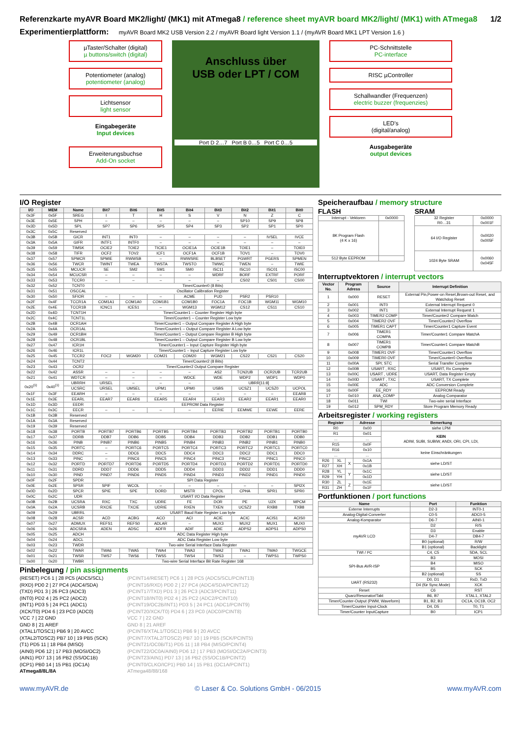Referenzkarte myAVR Board MK2/light/ (MK1) mit ATmega8 / reference sheet myAVR board MK2/light/ (MK1) with ATmega8 1/2
Experimentierplattform:
myAVR Board MK2 USB Version 2.2 / myAVR Board light Version 1.1 / (myAVR Board MK1 LPT Version 1.6 )
µTaster/Schalter (digital)
µ buttons/switch (digital)
Potentiometer (analog)
potentiometer (analog)
Lichtsensor
light sensor
Eingabegeräte
Input devices
Erweiterungsbuchse
Add-On socket
Anschluss über
USB oder LPT / COM
Port D 2…7 Port B 0…5 Port C 0…5
PC-Schnittstelle
PC-interface
RISC µController
Schallwandler (Frequenzen)
electric buzzer (frequenzies)
LED's
(digital/analog)
Ausgabegeräte
output devices
I/O Register
| I/O | MEM | Name | Bit7 | Bit6 | Bit5 | Bit4 | Bit3 | Bit2 | Bit1 | Bit0 |
| --- | --- | --- | --- | --- | --- | --- | --- | --- | --- | --- |
| 0x3F | 0x5F | SREG | I | T | H | S | V | N | Z | C |
| 0x3E | 0x5E | SPH | – | – | – | – | – | SP10 | SP9 | SP8 |
| 0x3D | 0x5D | SPL | SP7 | SP6 | SP5 | SP4 | SP3 | SP2 | SP1 | SP0 |
| 0x3C | 0x5C | Reserved | | | | | | | | |
| 0x3B | 0x5B | GICR | INT1 | INT0 | – | – | – | – | IVSEL | IVCE |
| 0x3A | 0x5A | GIFR | INTF1 | INTF0 | – | – | – | – | – | – |
| 0x39 | 0x59 | TIMSK | OCIE2 | TOIE2 | TICIE1 | OCIE1A | OCIE1B | TOIE1 | – | TOIE0 |
| 0x38 | 0x58 | TIFR | OCF2 | TOV2 | ICF1 | OCF1A | OCF1B | TOV1 | – | TOV0 |
| 0x37 | 0x57 | SPMCR | SPMIE | RWWSB | – | RWWSRE | BLBSET | PGWRT | PGERS | SPMEN |
| 0x36 | 0x56 | TWCR | TWINT | TWEA | TWSTA | TWSTO | TWWC | TWEN | – | TWIE |
| 0x35 | 0x55 | MCUCR | SE | SM2 | SM1 | SM0 | ISC11 | ISC10 | ISC01 | ISC00 |
| 0x34 | 0x54 | MCUCSR | – | – | – | – | WDRF | BORF | EXTRF | PORF |
| 0x33 | 0x53 | TCCR0 | – | – | – | – | – | CS02 | CS01 | CS00 |
| 0x32 | 0x52 | TCNT0 | Timer/Counter0 (8 Bits) | | | | | | | |
| 0x31 | 0x51 | OSCCAL | Oscillator Calibration Register | | | | | | | |
| 0x30 | 0x50 | SFIOR | – | – | – | ACME | PUD | PSR2 | PSR10 | |
| 0x2F | 0x4F | TCCR1A | COM1A1 | COM1A0 | COM1B1 | COM1B0 | FOC1A | FOC1B | WGM11 | WGM10 |
| 0x2E | 0x4E | TCCR1B | ICNC1 | ICES1 | – | WGM13 | WGM12 | CS12 | CS11 | CS10 |
| 0x2D | 0x4D | TCNT1H | Timer/Counter1 – Counter Register High byte | | | | | | | |
| 0x2C | 0x4C | TCNT1L | Timer/Counter1 – Counter Register Low byte | | | | | | | |
| 0x2B | 0x4B | OCR1AH | Timer/Counter1 – Output Compare Register A High byte | | | | | | | |
| 0x2A | 0x4A | OCR1AL | Timer/Counter1 – Output Compare Register A Low byte | | | | | | | |
| 0x29 | 0x49 | OCR1BH | Timer/Counter1 – Output Compare Register B High byte | | | | | | | |
| 0x28 | 0x48 | OCR1BL | Timer/Counter1 – Output Compare Register B Low byte | | | | | | | |
| 0x27 | 0x47 | ICR1H | Timer/Counter1 – Input Capture Register High byte | | | | | | | |
| 0x26 | 0x46 | ICR1L | Timer/Counter1 – Input Capture Register Low byte | | | | | | | |
| 0x25 | 0x45 | TCCR2 | FOC2 | WGM20 | COM21 | COM20 | WGM21 | CS22 | CS21 | CS20 |
| 0x24 | 0x44 | TCNT2 | Timer/Counter2 (8 Bits) | | | | | | | |
| 0x23 | 0x43 | OCR2 | Timer/Counter2 Output Compare Register | | | | | | | |
| 0x22 | 0x42 | ASSR | – | – | – | – | AS2 | TCN2UB | OCR2UB | TCR2UB |
| 0x21 | 0x41 | WDTCR | – | – | – | WDCE | WDE | WDP2 | WDP1 | WDP0 |
| 0x20<sup>(1)</sup> | 0x40<sup>(1)</sup> | UBRRH | URSEL | – | – | – | UBRR[11:8] | | | |
| | | UCSRC | URSEL | UMSEL | UPM1 | UPM0 | USBS | UCSZ1 | UCSZ0 | UCPOL |
| 0x1F | 0x3F | EEARH | – | – | – | – | – | – | – | EEAR8 |
| 0x1E | 0x3E | EEARL | EEAR7 | EEAR6 | EEAR5 | EEAR4 | EEAR3 | EEAR2 | EEAR1 | EEAR0 |
| 0x1D | 0x3D | EEDR | EEPROM Data Register | | | | | | | |
| 0x1C | 0x3C | EECR | – | – | – | – | EERIE | EEMWE | EEWE | EERE |
| 0x1B | 0x3B | Reserved | | | | | | | | |
| 0x1A | 0x3A | Reserved | | | | | | | | |
| 0x19 | 0x39 | Reserved | | | | | | | | |
| 0x18 | 0x38 | PORTB | PORTB7 | PORTB6 | PORTB5 | PORTB4 | PORTB3 | PORTB2 | PORTB1 | PORTB0 |
| 0x17 | 0x37 | DDRB | DDB7 | DDB6 | DDB5 | DDB4 | DDB3 | DDB2 | DDB1 | DDB0 |
| 0x16 | 0x36 | PINB | PINB7 | PINB6 | PINB5 | PINB4 | PINB3 | PINB2 | PINB1 | PINB0 |
| 0x15 | 0x35 | PORTC | – | PORTC6 | PORTC5 | PORTC4 | PORTC3 | PORTC2 | PORTC1 | PORTC0 |
| 0x14 | 0x34 | DDRC | – | DDC6 | DDC5 | DDC4 | DDC3 | DDC2 | DDC1 | DDC0 |
| 0x13 | 0x33 | PINC | – | PINC6 | PINC5 | PINC4 | PINC3 | PINC2 | PINC1 | PINC0 |
| 0x12 | 0x32 | PORTD | PORTD7 | PORTD6 | PORTD5 | PORTD4 | PORTD3 | PORTD2 | PORTD1 | PORTD0 |
| 0x11 | 0x31 | DDRD | DDD7 | DDD6 | DDD5 | DDD4 | DDD3 | DDD2 | DDD1 | DDD0 |
| 0x10 | 0x30 | PIND | PIND7 | PIND6 | PIND5 | PIND4 | PIND3 | PIND2 | PIND1 | PIND0 |
| 0x0F | 0x2F | SPDR | SPI Data Register | | | | | | | |
| 0x0E | 0x2E | SPSR | SPIF | WCOL | – | – | – | – | – | SPI2X |
| 0x0D | 0x2D | SPCR | SPIE | SPE | DORD | MSTR | CPOL | CPHA | SPR1 | SPR0 |
| 0x0C | 0x2C | UDR | USART I/O Data Register | | | | | | | |
| 0x0B | 0x2B | UCSRA | RXC | TXC | UDRE | FE | DOR | PE | U2X | MPCM |
| 0x0A | 0x2A | UCSRB | RXCIE | TXCIE | UDRIE | RXEN | TXEN | UCSZ2 | RXB8 | TXB8 |
| 0x09 | 0x29 | UBRRL | USART Baud Rate Register Low byte | | | | | | | |
| 0x08 | 0x28 | ACSR | ACD | ACBG | ACO | ACI | ACIE | ACIC | ACIS1 | ACIS0 |
| 0x07 | 0x27 | ADMUX | REFS1 | REFS0 | ADLAR | – | MUX3 | MUX2 | MUX1 | MUX0 |
| 0x06 | 0x26 | ADCSRA | ADEN | ADSC | ADFR | ADIF | ADIE | ADPS2 | ADPS1 | ADPS0 |
| 0x05 | 0x25 | ADCH | ADC Data Register High byte | | | | | | | |
| 0x04 | 0x24 | ADCL | ADC Data Register Low byte | | | | | | | |
| 0x03 | 0x23 | TWDR | Two-wire Serial Interface Data Register | | | | | | | |
| 0x02 | 0x22 | TWAR | TWA6 | TWA5 | TWA4 | TWA3 | TWA2 | TWA1 | TWA0 | TWGCE |
| 0x01 | 0x21 | TWSR | TWS7 | TWS6 | TWS5 | TWS4 | TWS3 | – | TWPS1 | TWPS0 |
| 0x00 | 0x20 | TWBR | Two-wire Serial Interface Bit Rate Register 168 | | | | | | | |
Pinbelegung / pin assignments
(RESET) PC6 1 | 28 PC5 (ADC5/SCL)
(RXD) PD0 2 | 27 PC4 (ADC4/SDA)
(TXD) PD1 3 | 26 PC3 (ADC3)
(INT0) PD2 4 | 25 PC2 (ADC2)
(INT1) PD3 5 | 24 PC1 (ADC1)
(XCK/T0) PD4 6 | 23 PC0 (ADC0)
VCC 7 | 22 GND
GND 8 | 21 AREF
(XTAL1/TOSC1) PB6 9 | 20 AVCC
(XTAL2/TOSC2) PB7 10 | 19 PB5 (SCK)
(T1) PD5 11 | 18 PB4 (MISO)
(AIN0) PD6 12 | 17 PB3 (MOSI/OC2)
(AIN1) PD7 13 | 16 PB2 (SS/OC1B)
(ICP1) PB0 14 | 15 PB1 (OC1A)
ATmega8/8L/8A
(PCINT14/RESET) PC6 1 | 28 PC5 (ADC5/SCL/PCINT13)
(PCINT16/RXD) PD0 2 | 27 PC4 (ADC4/SDA/PCINT12)
(PCINT17/TXD) PD1 3 | 26 PC3 (ADC3/PCINT11)
(PCINT18/INT0) PD2 4 | 25 PC2 (ADC2/PCINT10)
(PCINT19/OC2B/INT1) PD3 5 | 24 PC1 (ADC1/PCINT9)
(PCINT20/XCK/T0) PD4 6 | 23 PC0 (ADC0/PCINT8)
VCC 7 | 22 GND
GND 8 | 21 AREF
(PCINT6/XTAL1/TOSC1) PB6 9 | 20 AVCC
(PCINT7/XTAL2/TOSC2) PB7 10 | 19 PB5 (SCK/PCINT5)
(PCINT21/OC0B/T1) PD5 11 | 18 PB4 (MISO/PCINT4)
(PCINT22/OC0A/AIN0) PD6 12 | 17 PB3 (MOSI/OC2A/PCINT3)
(PCINT23/AIN1) PD7 13 | 16 PB2 (SS/OC1B/PCINT2)
(PCINT0/CLKO/ICP1) PB0 14 | 15 PB1 (OC1A/PCINT1)
ATmega48/88/168
Speicheraufbau / memory structure
FLASH
| Interrupt - Vektoren | 0x0000 |
| 8K Program Flash (4 K x 16) | |
| 512 Byte EEPROM | |
SRAM
| 32 Register R0…31 | 0x0000 0x001F |
| 64 I/O Register | 0x0020 0x005F |
| 1024 Byte SRAM | 0x0060 0x045F |
Interruptvektoren / interrupt vectors
| Vector No. | Program Adress | Source | Interrupt Definition |
| --- | --- | --- | --- |
| 1 | 0x000 | RESET | External Pin,Power-on Reset,Brown-out Reset, and Watchdog Reset |
| 2 | 0x001 | INT0 | External Interrupt Request 0 |
| 3 | 0x002 | INT1 | External Interrupt Request 1 |
| 4 | 0x003 | TIMER2 COMP | Timer/Counter2 Compare Match |
| 5 | 0x004 | TIMER2 OVF | Timer/Counter2 Overflow |
| 6 | 0x005 | TIMER1 CAPT | Timer/Counter1 Capture Event |
| 7 | 0x006 | TIMER1 COMPA | Timer/Counter1 Compare MatchA |
| 8 | 0x007 | TIMER1 COMPB | Timer/Counter1 Compare MatchB |
| 9 | 0x008 | TIMER1 OVF | Timer/Counter1 Overflow |
| 10 | 0x009 | TIMER0 OVF | Timer/Counter0 Overflow |
| 11 | 0x00A | SPI; STC | Serial Transfer Complete |
| 12 | 0x00B | USART , RXC | USART, Rx Complete |
| 13 | 0x00C | USART , UDRE | USART, Data Register Empty |
| 14 | 0x00D | USART , TXC | USART, TX Complete |
| 15 | 0x00E | ADC | ADC Conversion Complete |
| 16 | 0x00F | EE_RDY | EEPROM Ready |
| 17 | 0x010 | ANA_COMP | Analog Comparator |
| 18 | 0x011 | TWI | Two-wire serial Interface |
| 19 | 0x012 | SPM_RDY | Store Program Memory Ready |
Arbeitsregister / working registers
| Register | | | Adresse | Bemerkung |
| --- | --- | --- | --- | --- |
| R0 | | | 0x00 | siehe LPM |
| R1 | | | 0x01 | KEIN ADIW, SUBI, SUBIW, ANDI, ORI, CPI, LDI, |
| ... | | | ... | |
| R15 | | | 0x0F | |
| R16 | | | 0x10 | keine Einschränkungen |
| ... | | | ... | |
| R26 | XL | X | 0x1A | siehe LD/ST |
| R27 | XH | | 0x1B | |
| R28 | YL | Y | 0x1C | siehe LD/ST |
| R29 | YH | | 0x1D | |
| R30 | ZL | Z | 0x1E | siehe LD/ST |
| R31 | ZH | | 0x1F | |
Portfunktionen / port functions
| Name | Port | Funktion |
| --- | --- | --- |
| Externe Interrupts | D2-3 | INT0-1 |
| Analog-Digital-Converter | C0-5 | ADC0-5 |
| Analog-Komparator | D6-7 | AIN0-1 |
| myAVR LCD | D2 | R/S |
| | D3 | Enable |
| | D4-7 | DB4-7 |
| | B0 (optional) | R/W |
| | B1 (optional) | Backlight |
| TWI / I²C | C4, C5 | SDA, SCL |
| SPI-Bus AVR-ISP | B3 | MOSI |
| | B4 | MISO |
| | B5 | SCK |
| | B2 (optional) | SS |
| UART (RS232) | D0, D1 | RxD, TxD |
| | D4 (für Sync.Mode) | XCK |
| Reset | C6 | RST |
| Quarz/Resonator/Takt | B6, B7 | XTAL1, XTAL2 |
| Timer/Counter-Output (PWM, Waveform) | B1, B2, B3 | OC1A, OC1B, OC2 |
| Timer/Counter Input-Clock | D4, D5 | T0, T1 |
| Timer/Counter InputCapture | B0 | ICP1 |
www.myAVR.de © Laser & Co. Solutions GmbH - 06/2015 www.myAVR.com